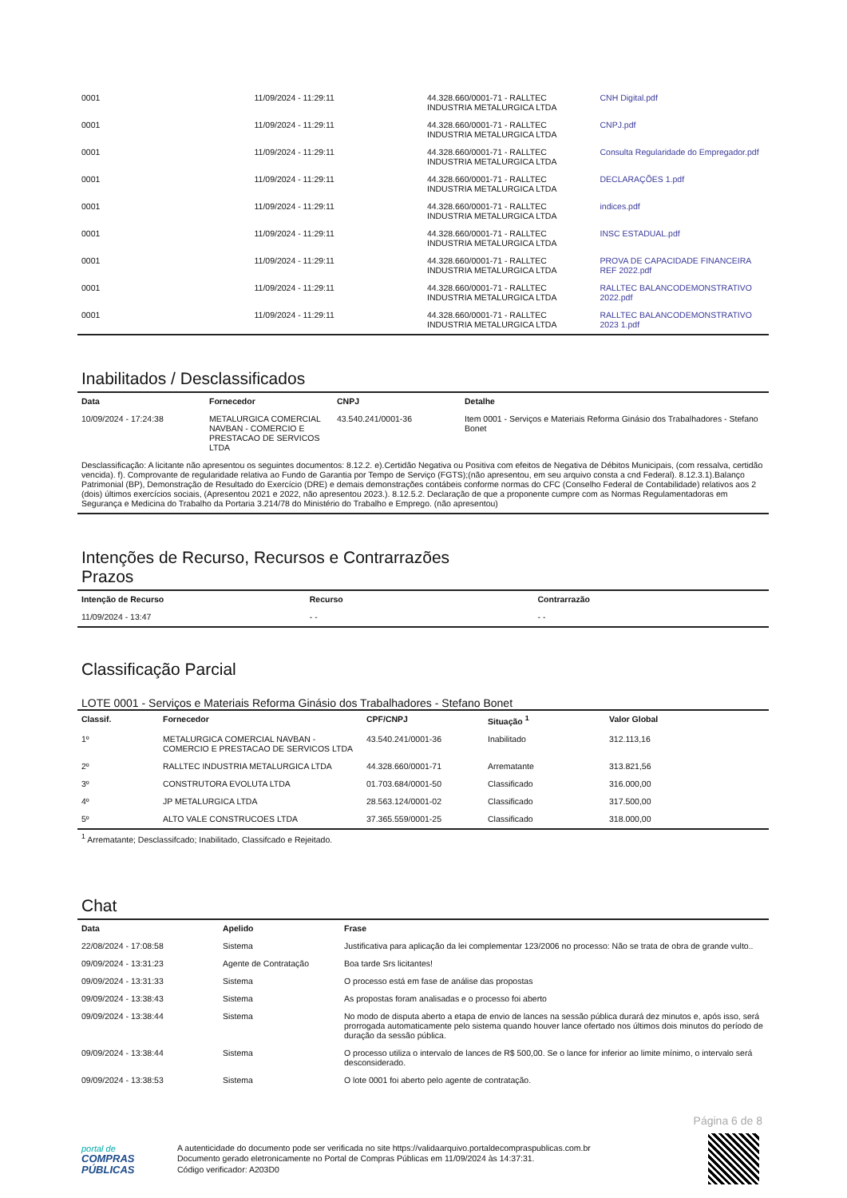| 0001 | 11/09/2024 - 11:29:11 | 44.328.660/0001-71 - RALLTEC INDUSTRIA METALURGICA LTDA | CNH Digital.pdf |
| 0001 | 11/09/2024 - 11:29:11 | 44.328.660/0001-71 - RALLTEC INDUSTRIA METALURGICA LTDA | CNPJ.pdf |
| 0001 | 11/09/2024 - 11:29:11 | 44.328.660/0001-71 - RALLTEC INDUSTRIA METALURGICA LTDA | Consulta Regularidade do Empregador.pdf |
| 0001 | 11/09/2024 - 11:29:11 | 44.328.660/0001-71 - RALLTEC INDUSTRIA METALURGICA LTDA | DECLARAÇÕES 1.pdf |
| 0001 | 11/09/2024 - 11:29:11 | 44.328.660/0001-71 - RALLTEC INDUSTRIA METALURGICA LTDA | indices.pdf |
| 0001 | 11/09/2024 - 11:29:11 | 44.328.660/0001-71 - RALLTEC INDUSTRIA METALURGICA LTDA | INSC ESTADUAL.pdf |
| 0001 | 11/09/2024 - 11:29:11 | 44.328.660/0001-71 - RALLTEC INDUSTRIA METALURGICA LTDA | PROVA DE CAPACIDADE FINANCEIRA REF 2022.pdf |
| 0001 | 11/09/2024 - 11:29:11 | 44.328.660/0001-71 - RALLTEC INDUSTRIA METALURGICA LTDA | RALLTEC BALANCODEMONSTRATIVO 2022.pdf |
| 0001 | 11/09/2024 - 11:29:11 | 44.328.660/0001-71 - RALLTEC INDUSTRIA METALURGICA LTDA | RALLTEC BALANCODEMONSTRATIVO 2023 1.pdf |
Inabilitados / Desclassificados
| Data | Fornecedor | CNPJ | Detalhe |
| --- | --- | --- | --- |
| 10/09/2024 - 17:24:38 | METALURGICA COMERCIAL NAVBAN - COMERCIO E PRESTACAO DE SERVICOS LTDA | 43.540.241/0001-36 | Item 0001 - Serviços e Materiais Reforma Ginásio dos Trabalhadores - Stefano Bonet |
| Desclassificação: A licitante não apresentou os seguintes documentos: 8.12.2. e).Certidão Negativa ou Positiva com efeitos de Negativa de Débitos Municipais, (com ressalva, certidão vencida). f). Comprovante de regularidade relativa ao Fundo de Garantia por Tempo de Serviço (FGTS);(não apresentou, em seu arquivo consta a cnd Federal). 8.12.3.1).Balanço Patrimonial (BP), Demonstração de Resultado do Exercício (DRE) e demais demonstrações contábeis conforme normas do CFC (Conselho Federal de Contabilidade) relativos aos 2 (dois) últimos exercícios sociais, (Apresentou 2021 e 2022, não apresentou 2023.). 8.12.5.2. Declaração de que a proponente cumpre com as Normas Regulamentadoras em Segurança e Medicina do Trabalho da Portaria 3.214/78 do Ministério do Trabalho e Emprego. (não apresentou) | | | |
Intenções de Recurso, Recursos e Contrarrazões
Prazos
| Intenção de Recurso | Recurso | Contrarrazão |
| --- | --- | --- |
| 11/09/2024 - 13:47 | - - | - - |
Classificação Parcial
LOTE 0001 - Serviços e Materiais Reforma Ginásio dos Trabalhadores - Stefano Bonet
| Classif. | Fornecedor | CPF/CNPJ | Situação <sup>1</sup> | Valor Global |
| --- | --- | --- | --- | --- |
| 1º | METALURGICA COMERCIAL NAVBAN - COMERCIO E PRESTACAO DE SERVICOS LTDA | 43.540.241/0001-36 | Inabilitado | 312.113,16 |
| 2º | RALLTEC INDUSTRIA METALURGICA LTDA | 44.328.660/0001-71 | Arrematante | 313.821,56 |
| 3º | CONSTRUTORA EVOLUTA LTDA | 01.703.684/0001-50 | Classificado | 316.000,00 |
| 4º | JP METALURGICA LTDA | 28.563.124/0001-02 | Classificado | 317.500,00 |
| 5º | ALTO VALE CONSTRUCOES LTDA | 37.365.559/0001-25 | Classificado | 318.000,00 |
<sup>1</sup> Arrematante; Desclassifcado; Inabilitado, Classifcado e Rejeitado.
Chat
| Data | Apelido | Frase |
| --- | --- | --- |
| 22/08/2024 - 17:08:58 | Sistema | Justificativa para aplicação da lei complementar 123/2006 no processo: Não se trata de obra de grande vulto.. |
| 09/09/2024 - 13:31:23 | Agente de Contratação | Boa tarde Srs licitantes! |
| 09/09/2024 - 13:31:33 | Sistema | O processo está em fase de análise das propostas |
| 09/09/2024 - 13:38:43 | Sistema | As propostas foram analisadas e o processo foi aberto |
| 09/09/2024 - 13:38:44 | Sistema | No modo de disputa aberto a etapa de envio de lances na sessão pública durará dez minutos e, após isso, será prorrogada automaticamente pelo sistema quando houver lance ofertado nos últimos dois minutos do período de duração da sessão pública. |
| 09/09/2024 - 13:38:44 | Sistema | O processo utiliza o intervalo de lances de R$ 500,00. Se o lance for inferior ao limite mínimo, o intervalo será desconsiderado. |
| 09/09/2024 - 13:38:53 | Sistema | O lote 0001 foi aberto pelo agente de contratação. |
Página 6 de 8
portal de
COMPRAS
PÚBLICAS
A autenticidade do documento pode ser verificada no site https://validaarquivo.portaldecompraspublicas.com.br
Documento gerado eletronicamente no Portal de Compras Públicas em 11/09/2024 às 14:37:31.
Código verificador: A203D0